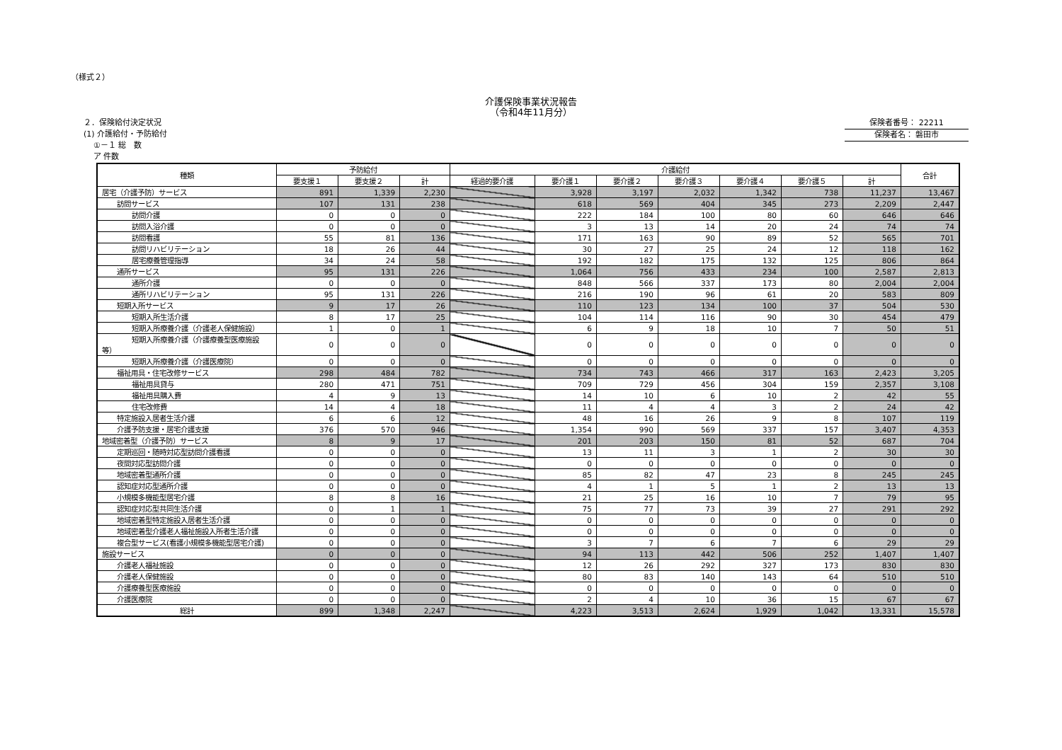（様式２）
介護保険事業状況報告
（令和4年11月分）
２．保険給付決定状況
(1) 介護給付・予防給付
①－１ 総　数
ア 件数
保険者番号： 22211
保険者名： 磐田市
| 種類 | 予防給付 | | | 介護給付 | | | | | | | 合計 |
| --- | --- | --- | --- | --- | --- | --- | --- | --- | --- | --- | --- |
| | 要支援１ | 要支援２ | 計 | 経過的要介護 | 要介護１ | 要介護２ | 要介護３ | 要介護４ | 要介護５ | 計 | |
| 居宅（介護予防）サービス | 891 | 1,339 | 2,230 | | 3,928 | 3,197 | 2,032 | 1,342 | 738 | 11,237 | 13,467 |
| 訪問サービス | 107 | 131 | 238 | | 618 | 569 | 404 | 345 | 273 | 2,209 | 2,447 |
| 訪問介護 | 0 | 0 | 0 | | 222 | 184 | 100 | 80 | 60 | 646 | 646 |
| 訪問入浴介護 | 0 | 0 | 0 | | 3 | 13 | 14 | 20 | 24 | 74 | 74 |
| 訪問看護 | 55 | 81 | 136 | | 171 | 163 | 90 | 89 | 52 | 565 | 701 |
| 訪問リハビリテーション | 18 | 26 | 44 | | 30 | 27 | 25 | 24 | 12 | 118 | 162 |
| 居宅療養管理指導 | 34 | 24 | 58 | | 192 | 182 | 175 | 132 | 125 | 806 | 864 |
| 通所サービス | 95 | 131 | 226 | | 1,064 | 756 | 433 | 234 | 100 | 2,587 | 2,813 |
| 通所介護 | 0 | 0 | 0 | | 848 | 566 | 337 | 173 | 80 | 2,004 | 2,004 |
| 通所リハビリテーション | 95 | 131 | 226 | | 216 | 190 | 96 | 61 | 20 | 583 | 809 |
| 短期入所サービス | 9 | 17 | 26 | | 110 | 123 | 134 | 100 | 37 | 504 | 530 |
| 短期入所生活介護 | 8 | 17 | 25 | | 104 | 114 | 116 | 90 | 30 | 454 | 479 |
| 短期入所療養介護（介護老人保健施設） | 1 | 0 | 1 | | 6 | 9 | 18 | 10 | 7 | 50 | 51 |
| 短期入所療養介護（介護療養型医療施設等） | 0 | 0 | 0 | | 0 | 0 | 0 | 0 | 0 | 0 | 0 |
| 短期入所療養介護（介護医療院） | 0 | 0 | 0 | | 0 | 0 | 0 | 0 | 0 | 0 | 0 |
| 福祉用具・住宅改修サービス | 298 | 484 | 782 | | 734 | 743 | 466 | 317 | 163 | 2,423 | 3,205 |
| 福祉用具貸与 | 280 | 471 | 751 | | 709 | 729 | 456 | 304 | 159 | 2,357 | 3,108 |
| 福祉用具購入費 | 4 | 9 | 13 | | 14 | 10 | 6 | 10 | 2 | 42 | 55 |
| 住宅改修費 | 14 | 4 | 18 | | 11 | 4 | 4 | 3 | 2 | 24 | 42 |
| 特定施設入居者生活介護 | 6 | 6 | 12 | | 48 | 16 | 26 | 9 | 8 | 107 | 119 |
| 介護予防支援・居宅介護支援 | 376 | 570 | 946 | | 1,354 | 990 | 569 | 337 | 157 | 3,407 | 4,353 |
| 地域密着型（介護予防）サービス | 8 | 9 | 17 | | 201 | 203 | 150 | 81 | 52 | 687 | 704 |
| 定期巡回・随時対応型訪問介護看護 | 0 | 0 | 0 | | 13 | 11 | 3 | 1 | 2 | 30 | 30 |
| 夜間対応型訪問介護 | 0 | 0 | 0 | | 0 | 0 | 0 | 0 | 0 | 0 | 0 |
| 地域密着型通所介護 | 0 | 0 | 0 | | 85 | 82 | 47 | 23 | 8 | 245 | 245 |
| 認知症対応型通所介護 | 0 | 0 | 0 | | 4 | 1 | 5 | 1 | 2 | 13 | 13 |
| 小規模多機能型居宅介護 | 8 | 8 | 16 | | 21 | 25 | 16 | 10 | 7 | 79 | 95 |
| 認知症対応型共同生活介護 | 0 | 1 | 1 | | 75 | 77 | 73 | 39 | 27 | 291 | 292 |
| 地域密着型特定施設入居者生活介護 | 0 | 0 | 0 | | 0 | 0 | 0 | 0 | 0 | 0 | 0 |
| 地域密着型介護老人福祉施設入所者生活介護 | 0 | 0 | 0 | | 0 | 0 | 0 | 0 | 0 | 0 | 0 |
| 複合型サービス(看護小規模多機能型居宅介護) | 0 | 0 | 0 | | 3 | 7 | 6 | 7 | 6 | 29 | 29 |
| 施設サービス | 0 | 0 | 0 | | 94 | 113 | 442 | 506 | 252 | 1,407 | 1,407 |
| 介護老人福祉施設 | 0 | 0 | 0 | | 12 | 26 | 292 | 327 | 173 | 830 | 830 |
| 介護老人保健施設 | 0 | 0 | 0 | | 80 | 83 | 140 | 143 | 64 | 510 | 510 |
| 介護療養型医療施設 | 0 | 0 | 0 | | 0 | 0 | 0 | 0 | 0 | 0 | 0 |
| 介護医療院 | 0 | 0 | 0 | | 2 | 4 | 10 | 36 | 15 | 67 | 67 |
| 総計 | 899 | 1,348 | 2,247 | | 4,223 | 3,513 | 2,624 | 1,929 | 1,042 | 13,331 | 15,578 |